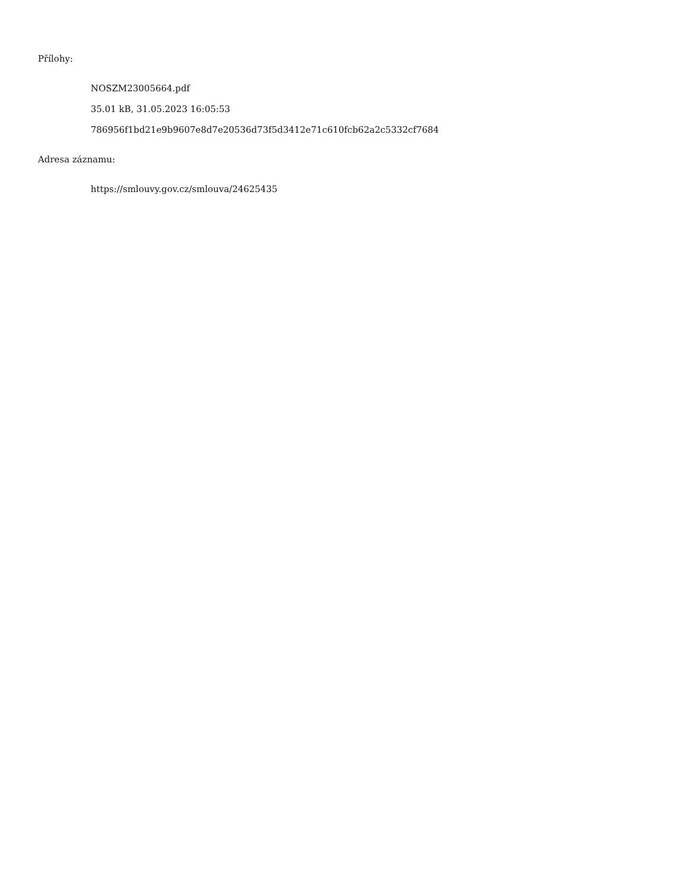Přílohy:
NOSZM23005664.pdf
35.01 kB, 31.05.2023 16:05:53
786956f1bd21e9b9607e8d7e20536d73f5d3412e71c610fcb62a2c5332cf7684
Adresa záznamu:
https://smlouvy.gov.cz/smlouva/24625435